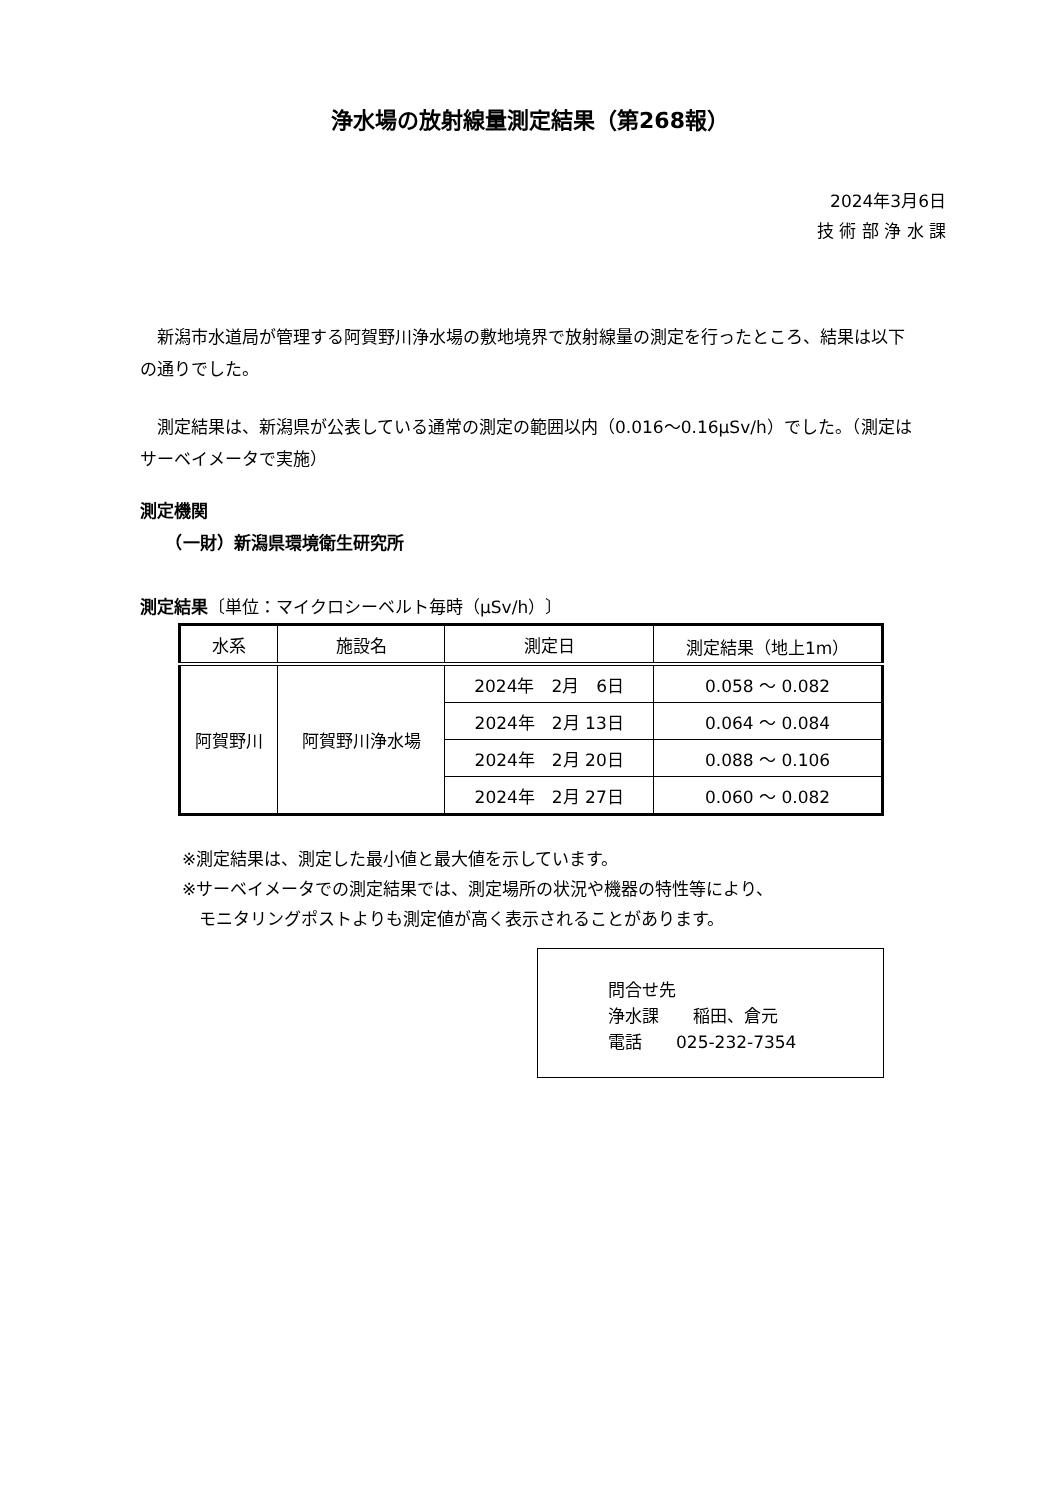浄水場の放射線量測定結果（第268報）
2024年3月6日
技 術 部 浄 水 課
　新潟市水道局が管理する阿賀野川浄水場の敷地境界で放射線量の測定を行ったところ、結果は以下の通りでした。
　測定結果は、新潟県が公表している通常の測定の範囲以内（0.016〜0.16μSv/h）でした。（測定はサーベイメータで実施）
測定機関
　　（一財）新潟県環境衛生研究所
測定結果〔単位：マイクロシーベルト毎時（μSv/h）〕
| 水系 | 施設名 | 測定日 | 測定結果（地上1m） |
| --- | --- | --- | --- |
| 阿賀野川 | 阿賀野川浄水場 | 2024年 2月 6日 | 0.058 ～ 0.082 |
| | | 2024年 2月 13日 | 0.064 ～ 0.084 |
| | | 2024年 2月 20日 | 0.088 ～ 0.106 |
| | | 2024年 2月 27日 | 0.060 ～ 0.082 |
※測定結果は、測定した最小値と最大値を示しています。
※サーベイメータでの測定結果では、測定場所の状況や機器の特性等により、
　モニタリングポストよりも測定値が高く表示されることがあります。
問合せ先
浄水課　　稲田、倉元
電話　　025-232-7354